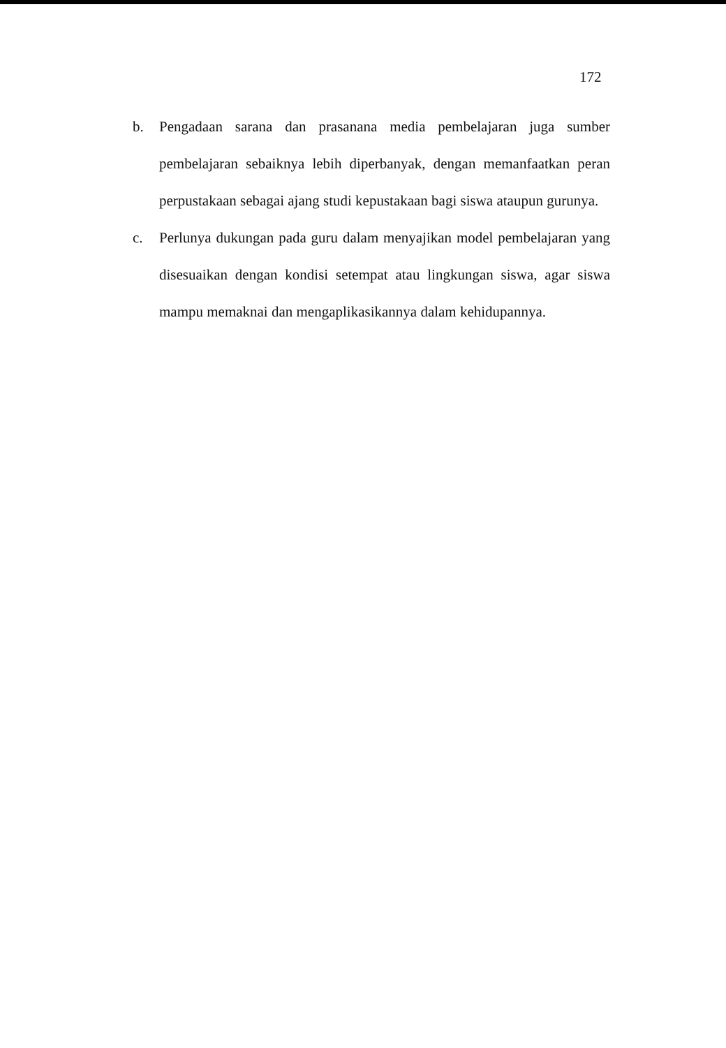172
b. Pengadaan sarana dan prasanana media pembelajaran juga sumber pembelajaran sebaiknya lebih diperbanyak, dengan memanfaatkan peran perpustakaan sebagai ajang studi kepustakaan bagi siswa ataupun gurunya.
c. Perlunya dukungan pada guru dalam menyajikan model pembelajaran yang disesuaikan dengan kondisi setempat atau lingkungan siswa, agar siswa mampu memaknai dan mengaplikasikannya dalam kehidupannya.